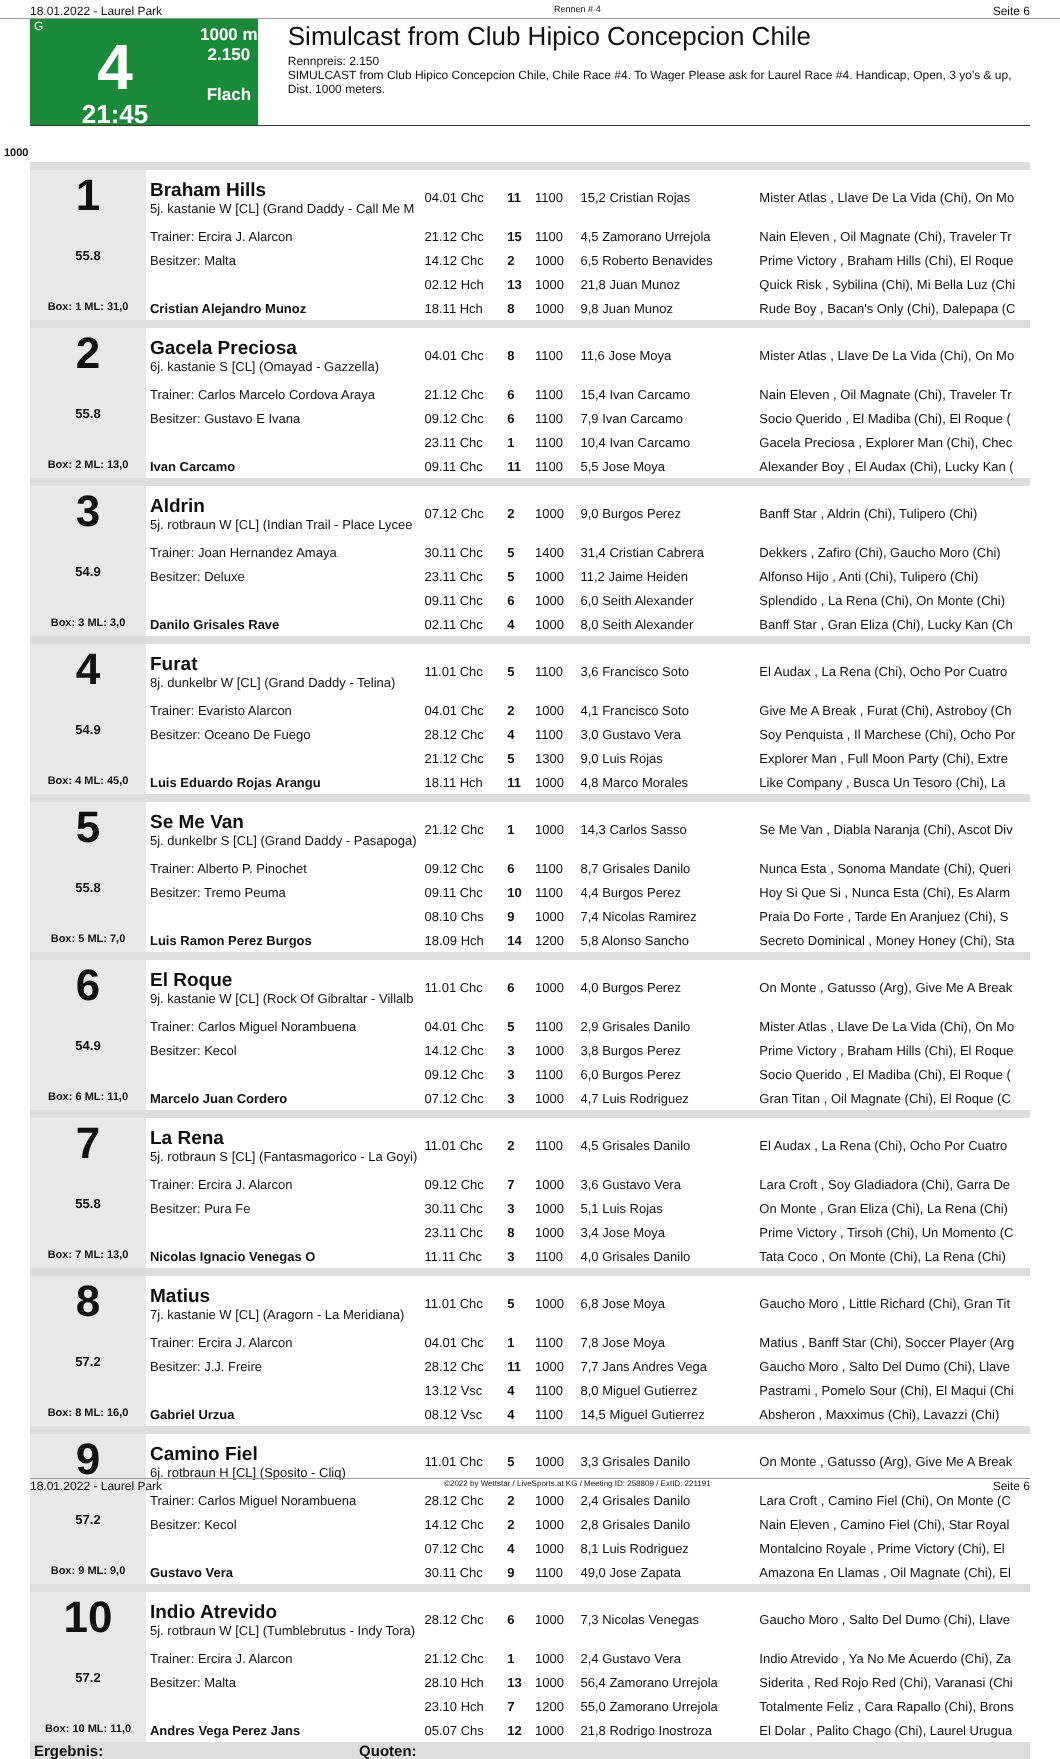18.01.2022 - Laurel Park Rennen # 4 Seite 6
G
4
21:45
1000 m
2.150
Flach
Simulcast from Club Hipico Concepcion Chile
Rennpreis: 2.150
SIMULCAST from Club Hipico Concepcion Chile, Chile Race #4. To Wager Please ask for Laurel Race #4. Handicap, Open, 3 yo's & up, Dist. 1000 meters.
1000
| 1 55.8 Box: 1 ML: 31,0 | Braham Hills 5j. kastanie W [CL] (Grand Daddy - Call Me M | 04.01 Chc | 11 | 1100 | 15,2 Cristian Rojas | Mister Atlas , Llave De La Vida (Chi), On Mo |
| | Trainer: Ercira J. Alarcon | 21.12 Chc | 15 | 1100 | 4,5 Zamorano Urrejola | Nain Eleven , Oil Magnate (Chi), Traveler Tr |
| | Besitzer: Malta | 14.12 Chc | 2 | 1000 | 6,5 Roberto Benavides | Prime Victory , Braham Hills (Chi), El Roque |
| | | 02.12 Hch | 13 | 1000 | 21,8 Juan Munoz | Quick Risk , Sybilina (Chi), Mi Bella Luz (Chi |
| | Cristian Alejandro Munoz | 18.11 Hch | 8 | 1000 | 9,8 Juan Munoz | Rude Boy , Bacan's Only (Chi), Dalepapa (C |
| 2 55.8 Box: 2 ML: 13,0 | Gacela Preciosa 6j. kastanie S [CL] (Omayad - Gazzella) | 04.01 Chc | 8 | 1100 | 11,6 Jose Moya | Mister Atlas , Llave De La Vida (Chi), On Mo |
| | Trainer: Carlos Marcelo Cordova Araya | 21.12 Chc | 6 | 1100 | 15,4 Ivan Carcamo | Nain Eleven , Oil Magnate (Chi), Traveler Tr |
| | Besitzer: Gustavo E Ivana | 09.12 Chc | 6 | 1100 | 7,9 Ivan Carcamo | Socio Querido , El Madiba (Chi), El Roque ( |
| | | 23.11 Chc | 1 | 1100 | 10,4 Ivan Carcamo | Gacela Preciosa , Explorer Man (Chi), Chec |
| | Ivan Carcamo | 09.11 Chc | 11 | 1100 | 5,5 Jose Moya | Alexander Boy , El Audax (Chi), Lucky Kan ( |
| 3 54.9 Box: 3 ML: 3,0 | Aldrin 5j. rotbraun W [CL] (Indian Trail - Place Lycee | 07.12 Chc | 2 | 1000 | 9,0 Burgos Perez | Banff Star , Aldrin (Chi), Tulipero (Chi) |
| | Trainer: Joan Hernandez Amaya | 30.11 Chc | 5 | 1400 | 31,4 Cristian Cabrera | Dekkers , Zafiro (Chi), Gaucho Moro (Chi) |
| | Besitzer: Deluxe | 23.11 Chc | 5 | 1000 | 11,2 Jaime Heiden | Alfonso Hijo , Anti (Chi), Tulipero (Chi) |
| | | 09.11 Chc | 6 | 1000 | 6,0 Seith Alexander | Splendido , La Rena (Chi), On Monte (Chi) |
| | Danilo Grisales Rave | 02.11 Chc | 4 | 1000 | 8,0 Seith Alexander | Banff Star , Gran Eliza (Chi), Lucky Kan (Ch |
| 4 54.9 Box: 4 ML: 45,0 | Furat 8j. dunkelbr W [CL] (Grand Daddy - Telina) | 11.01 Chc | 5 | 1100 | 3,6 Francisco Soto | El Audax , La Rena (Chi), Ocho Por Cuatro |
| | Trainer: Evaristo Alarcon | 04.01 Chc | 2 | 1000 | 4,1 Francisco Soto | Give Me A Break , Furat (Chi), Astroboy (Ch |
| | Besitzer: Oceano De Fuego | 28.12 Chc | 4 | 1100 | 3,0 Gustavo Vera | Soy Penquista , Il Marchese (Chi), Ocho Por |
| | | 21.12 Chc | 5 | 1300 | 9,0 Luis Rojas | Explorer Man , Full Moon Party (Chi), Extre |
| | Luis Eduardo Rojas Arangu | 18.11 Hch | 11 | 1000 | 4,8 Marco Morales | Like Company , Busca Un Tesoro (Chi), La |
| 5 55.8 Box: 5 ML: 7,0 | Se Me Van 5j. dunkelbr S [CL] (Grand Daddy - Pasapoga) | 21.12 Chc | 1 | 1000 | 14,3 Carlos Sasso | Se Me Van , Diabla Naranja (Chi), Ascot Div |
| | Trainer: Alberto P. Pinochet | 09.12 Chc | 6 | 1100 | 8,7 Grisales Danilo | Nunca Esta , Sonoma Mandate (Chi), Queri |
| | Besitzer: Tremo Peuma | 09.11 Chc | 10 | 1100 | 4,4 Burgos Perez | Hoy Si Que Si , Nunca Esta (Chi), Es Alarm |
| | | 08.10 Chs | 9 | 1000 | 7,4 Nicolas Ramirez | Praia Do Forte , Tarde En Aranjuez (Chi), S |
| | Luis Ramon Perez Burgos | 18.09 Hch | 14 | 1200 | 5,8 Alonso Sancho | Secreto Dominical , Money Honey (Chi), Sta |
| 6 54.9 Box: 6 ML: 11,0 | El Roque 9j. kastanie W [CL] (Rock Of Gibraltar - Villalb | 11.01 Chc | 6 | 1000 | 4,0 Burgos Perez | On Monte , Gatusso (Arg), Give Me A Break |
| | Trainer: Carlos Miguel Norambuena | 04.01 Chc | 5 | 1100 | 2,9 Grisales Danilo | Mister Atlas , Llave De La Vida (Chi), On Mo |
| | Besitzer: Kecol | 14.12 Chc | 3 | 1000 | 3,8 Burgos Perez | Prime Victory , Braham Hills (Chi), El Roque |
| | | 09.12 Chc | 3 | 1100 | 6,0 Burgos Perez | Socio Querido , El Madiba (Chi), El Roque ( |
| | Marcelo Juan Cordero | 07.12 Chc | 3 | 1000 | 4,7 Luis Rodriguez | Gran Titan , Oil Magnate (Chi), El Roque (C |
| 7 55.8 Box: 7 ML: 13,0 | La Rena 5j. rotbraun S [CL] (Fantasmagorico - La Goyi) | 11.01 Chc | 2 | 1100 | 4,5 Grisales Danilo | El Audax , La Rena (Chi), Ocho Por Cuatro |
| | Trainer: Ercira J. Alarcon | 09.12 Chc | 7 | 1000 | 3,6 Gustavo Vera | Lara Croft , Soy Gladiadora (Chi), Garra De |
| | Besitzer: Pura Fe | 30.11 Chc | 3 | 1000 | 5,1 Luis Rojas | On Monte , Gran Eliza (Chi), La Rena (Chi) |
| | | 23.11 Chc | 8 | 1000 | 3,4 Jose Moya | Prime Victory , Tirsoh (Chi), Un Momento (C |
| | Nicolas Ignacio Venegas O | 11.11 Chc | 3 | 1100 | 4,0 Grisales Danilo | Tata Coco , On Monte (Chi), La Rena (Chi) |
| 8 57.2 Box: 8 ML: 16,0 | Matius 7j. kastanie W [CL] (Aragorn - La Meridiana) | 11.01 Chc | 5 | 1000 | 6,8 Jose Moya | Gaucho Moro , Little Richard (Chi), Gran Tit |
| | Trainer: Ercira J. Alarcon | 04.01 Chc | 1 | 1100 | 7,8 Jose Moya | Matius , Banff Star (Chi), Soccer Player (Arg |
| | Besitzer: J.J. Freire | 28.12 Chc | 11 | 1000 | 7,7 Jans Andres Vega | Gaucho Moro , Salto Del Dumo (Chi), Llave |
| | | 13.12 Vsc | 4 | 1100 | 8,0 Miguel Gutierrez | Pastrami , Pomelo Sour (Chi), El Maqui (Chi |
| | Gabriel Urzua | 08.12 Vsc | 4 | 1100 | 14,5 Miguel Gutierrez | Absheron , Maxximus (Chi), Lavazzi (Chi) |
| 9 57.2 Box: 9 ML: 9,0 | Camino Fiel 6j. rotbraun H [CL] (Sposito - Cliq) | 11.01 Chc | 5 | 1000 | 3,3 Grisales Danilo | On Monte , Gatusso (Arg), Give Me A Break |
| | Trainer: Carlos Miguel Norambuena | 28.12 Chc | 2 | 1000 | 2,4 Grisales Danilo | Lara Croft , Camino Fiel (Chi), On Monte (C |
| | Besitzer: Kecol | 14.12 Chc | 2 | 1000 | 2,8 Grisales Danilo | Nain Eleven , Camino Fiel (Chi), Star Royal |
| | | 07.12 Chc | 4 | 1000 | 8,1 Luis Rodriguez | Montalcino Royale , Prime Victory (Chi), El |
| | Gustavo Vera | 30.11 Chc | 9 | 1100 | 49,0 Jose Zapata | Amazona En Llamas , Oil Magnate (Chi), El |
| 10 57.2 Box: 10 ML: 11,0 | Indio Atrevido 5j. rotbraun W [CL] (Tumblebrutus - Indy Tora) | 28.12 Chc | 6 | 1000 | 7,3 Nicolas Venegas | Gaucho Moro , Salto Del Dumo (Chi), Llave |
| | Trainer: Ercira J. Alarcon | 21.12 Chc | 1 | 1000 | 2,4 Gustavo Vera | Indio Atrevido , Ya No Me Acuerdo (Chi), Za |
| | Besitzer: Malta | 28.10 Hch | 13 | 1000 | 56,4 Zamorano Urrejola | Siderita , Red Rojo Red (Chi), Varanasi (Chi |
| | | 23.10 Hch | 7 | 1200 | 55,0 Zamorano Urrejola | Totalmente Feliz , Cara Rapallo (Chi), Brons |
| | Andres Vega Perez Jans | 05.07 Chs | 12 | 1000 | 21,8 Rodrigo Inostroza | El Dolar , Palito Chago (Chi), Laurel Urugua |
| Ergebnis: | Quoten: | | | | | |
18.01.2022 - Laurel Park ©2022 by Wettstar / LiveSports.at KG / Meeting ID: 258809 / ExtID: 221191 Seite 6